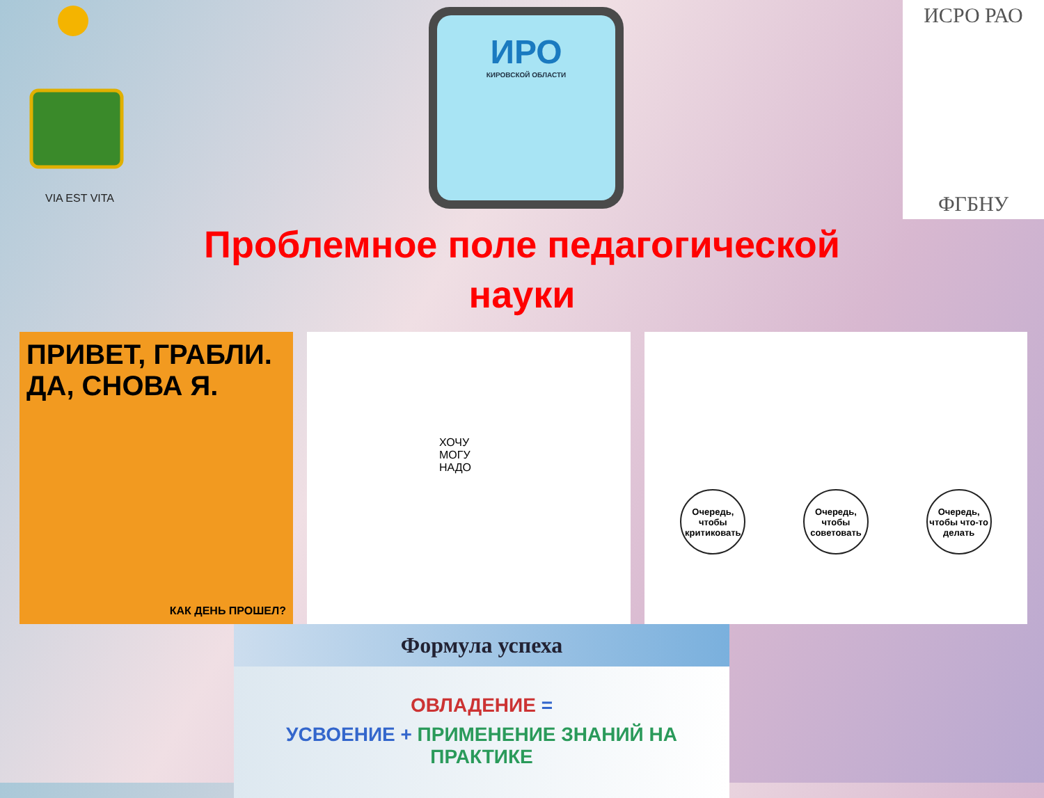VIA EST VITA
ИРО
КИРОВСКОЙ ОБЛАСТИ
ИСРО РАО
ФГБНУ
Проблемное поле педагогической
науки
ПРИВЕТ, ГРАБЛИ.
ДА, СНОВА Я.
КАК ДЕНЬ ПРОШЕЛ?
ХОЧУ
МОГУ
НАДО
Очередь, чтобы критиковать Очередь, чтобы советовать Очередь, чтобы что-то делать
Формула успеха
ОВЛАДЕНИЕ =
УСВОЕНИЕ + ПРИМЕНЕНИЕ ЗНАНИЙ НА ПРАКТИКЕ